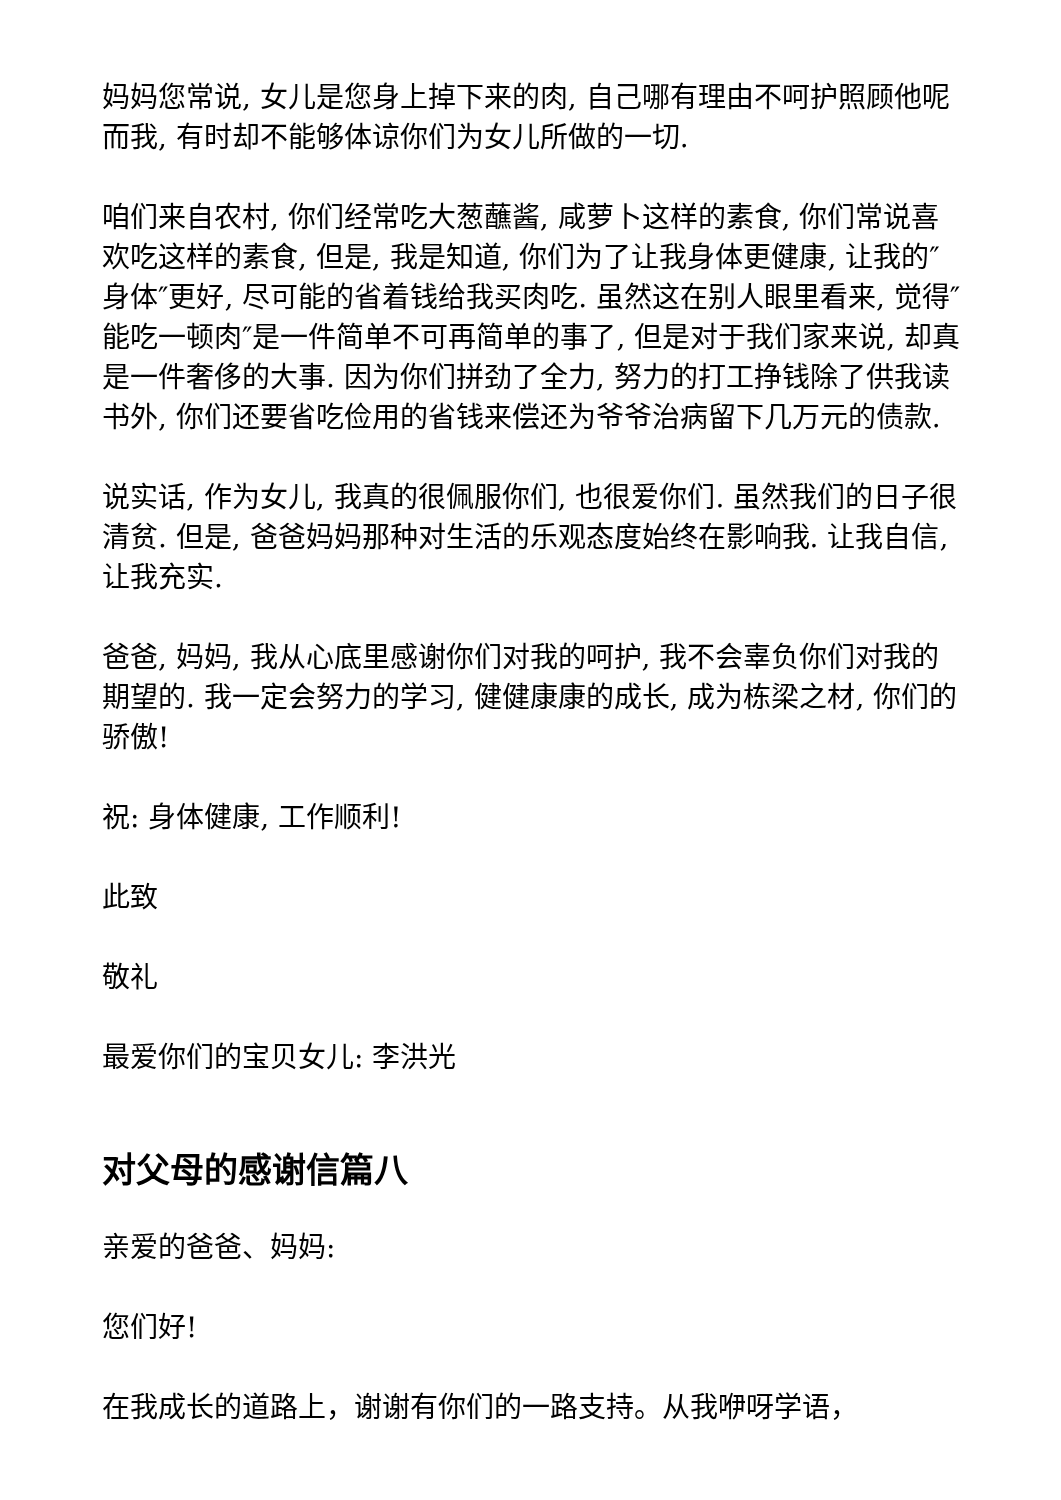妈妈您常说, 女儿是您身上掉下来的肉, 自己哪有理由不呵护照顾他呢而我, 有时却不能够体谅你们为女儿所做的一切.
咱们来自农村, 你们经常吃大葱蘸酱, 咸萝卜这样的素食, 你们常说喜欢吃这样的素食, 但是, 我是知道, 你们为了让我身体更健康, 让我的″身体″更好, 尽可能的省着钱给我买肉吃. 虽然这在别人眼里看来, 觉得″能吃一顿肉″是一件简单不可再简单的事了, 但是对于我们家来说, 却真是一件奢侈的大事. 因为你们拼劲了全力, 努力的打工挣钱除了供我读书外, 你们还要省吃俭用的省钱来偿还为爷爷治病留下几万元的债款.
说实话, 作为女儿, 我真的很佩服你们, 也很爱你们. 虽然我们的日子很清贫. 但是, 爸爸妈妈那种对生活的乐观态度始终在影响我. 让我自信, 让我充实.
爸爸, 妈妈, 我从心底里感谢你们对我的呵护, 我不会辜负你们对我的期望的. 我一定会努力的学习, 健健康康的成长, 成为栋梁之材, 你们的骄傲!
祝: 身体健康, 工作顺利!
此致
敬礼
最爱你们的宝贝女儿: 李洪光
对父母的感谢信篇八
亲爱的爸爸、妈妈:
您们好!
在我成长的道路上，谢谢有你们的一路支持。从我咿呀学语，